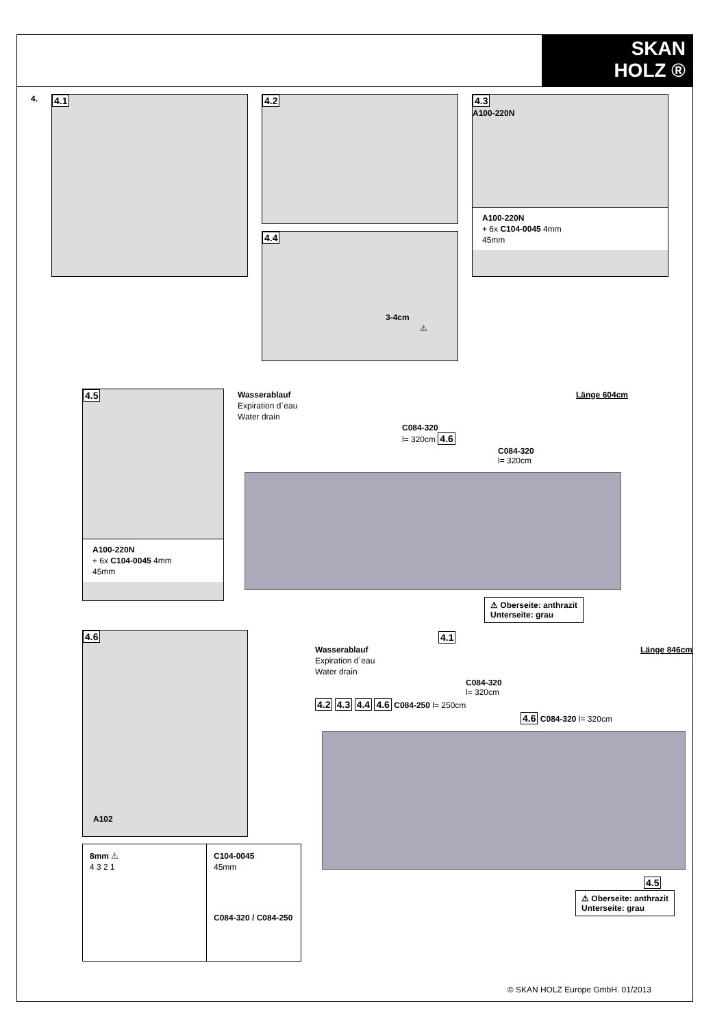SKAN
HOLZ ®
4.
4.1
4.2
4.4
3-4cm
⚠
4.3
A100-220N
A100-220N
+ 6x C104-0045 4mm
45mm
4.5
A100-220N
+ 6x C104-0045 4mm
45mm
Wasserablauf Länge 604cm
Expiration d`eau
Water drain
C084-320
l= 320cm 4.6
C084-320
l= 320cm
⚠ Oberseite: anthrazit
Unterseite: grau
4.6
A102
8mm ⚠
4 3 2 1
C104-0045
45mm
C084-320 / C084-250
4.1
Wasserablauf Länge 846cm
Expiration d`eau
Water drain
C084-320
l= 320cm
4.2 4.3 4.4 4.6 C084-250 l= 250cm
4.6 C084-320 l= 320cm
4.5
⚠ Oberseite: anthrazit
Unterseite: grau
© SKAN HOLZ Europe GmbH. 01/2013